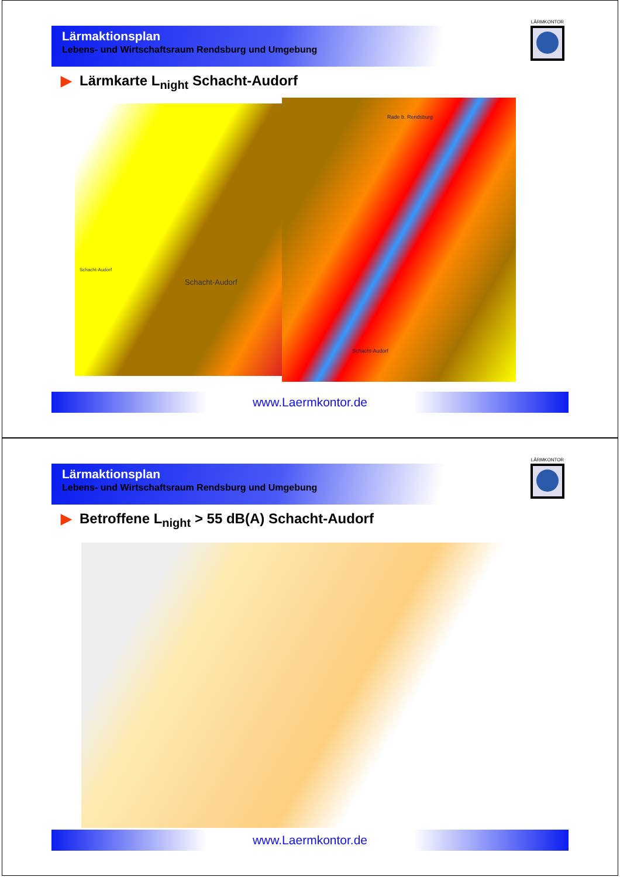Lärmaktionsplan
Lebens- und Wirtschaftsraum Rendsburg und Umgebung
LÄRMKONTOR
▶ Lärmkarte L<sub>night</sub> Schacht-Audorf
Schacht-Audorf
Schacht-Audorf
Rade b. Rendsburg
Schacht-Audorf
www.Laermkontor.de
Lärmaktionsplan
Lebens- und Wirtschaftsraum Rendsburg und Umgebung
LÄRMKONTOR
▶ Betroffene L<sub>night</sub> > 55 dB(A) Schacht-Audorf
www.Laermkontor.de